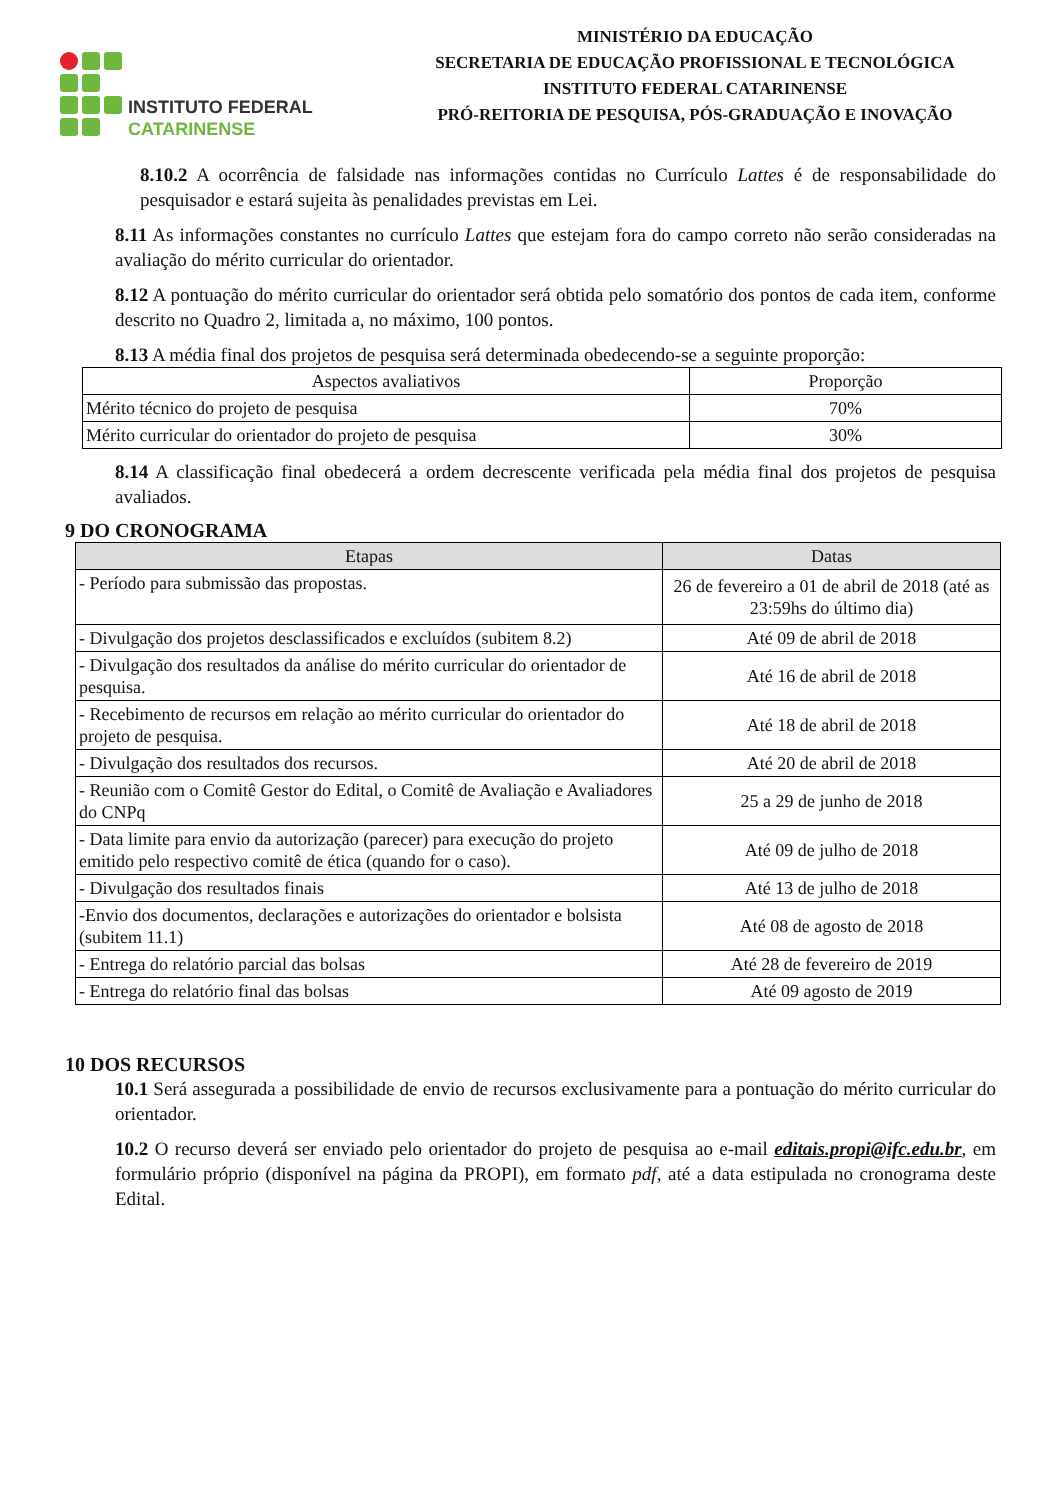INSTITUTO FEDERAL
CATARINENSE
MINISTÉRIO DA EDUCAÇÃO
SECRETARIA DE EDUCAÇÃO PROFISSIONAL E TECNOLÓGICA
INSTITUTO FEDERAL CATARINENSE
PRÓ-REITORIA DE PESQUISA, PÓS-GRADUAÇÃO E INOVAÇÃO
8.10.2 A ocorrência de falsidade nas informações contidas no Currículo Lattes é de responsabilidade do pesquisador e estará sujeita às penalidades previstas em Lei.
8.11 As informações constantes no currículo Lattes que estejam fora do campo correto não serão consideradas na avaliação do mérito curricular do orientador.
8.12 A pontuação do mérito curricular do orientador será obtida pelo somatório dos pontos de cada item, conforme descrito no Quadro 2, limitada a, no máximo, 100 pontos.
8.13 A média final dos projetos de pesquisa será determinada obedecendo-se a seguinte proporção:
| Aspectos avaliativos | Proporção |
| --- | --- |
| Mérito técnico do projeto de pesquisa | 70% |
| Mérito curricular do orientador do projeto de pesquisa | 30% |
8.14 A classificação final obedecerá a ordem decrescente verificada pela média final dos projetos de pesquisa avaliados.
9 DO CRONOGRAMA
| Etapas | Datas |
| --- | --- |
| - Período para submissão das propostas. | 26 de fevereiro a 01 de abril de 2018 (até as 23:59hs do último dia) |
| - Divulgação dos projetos desclassificados e excluídos (subitem 8.2) | Até 09 de abril de 2018 |
| - Divulgação dos resultados da análise do mérito curricular do orientador de pesquisa. | Até 16 de abril de 2018 |
| - Recebimento de recursos em relação ao mérito curricular do orientador do projeto de pesquisa. | Até 18 de abril de 2018 |
| - Divulgação dos resultados dos recursos. | Até 20 de abril de 2018 |
| - Reunião com o Comitê Gestor do Edital, o Comitê de Avaliação e Avaliadores do CNPq | 25 a 29 de junho de 2018 |
| - Data limite para envio da autorização (parecer) para execução do projeto emitido pelo respectivo comitê de ética (quando for o caso). | Até 09 de julho de 2018 |
| - Divulgação dos resultados finais | Até 13 de julho de 2018 |
| -Envio dos documentos, declarações e autorizações do orientador e bolsista (subitem 11.1) | Até 08 de agosto de 2018 |
| - Entrega do relatório parcial das bolsas | Até 28 de fevereiro de 2019 |
| - Entrega do relatório final das bolsas | Até 09 agosto de 2019 |
10 DOS RECURSOS
10.1 Será assegurada a possibilidade de envio de recursos exclusivamente para a pontuação do mérito curricular do orientador.
10.2 O recurso deverá ser enviado pelo orientador do projeto de pesquisa ao e-mail editais.propi@ifc.edu.br, em formulário próprio (disponível na página da PROPI), em formato pdf, até a data estipulada no cronograma deste Edital.